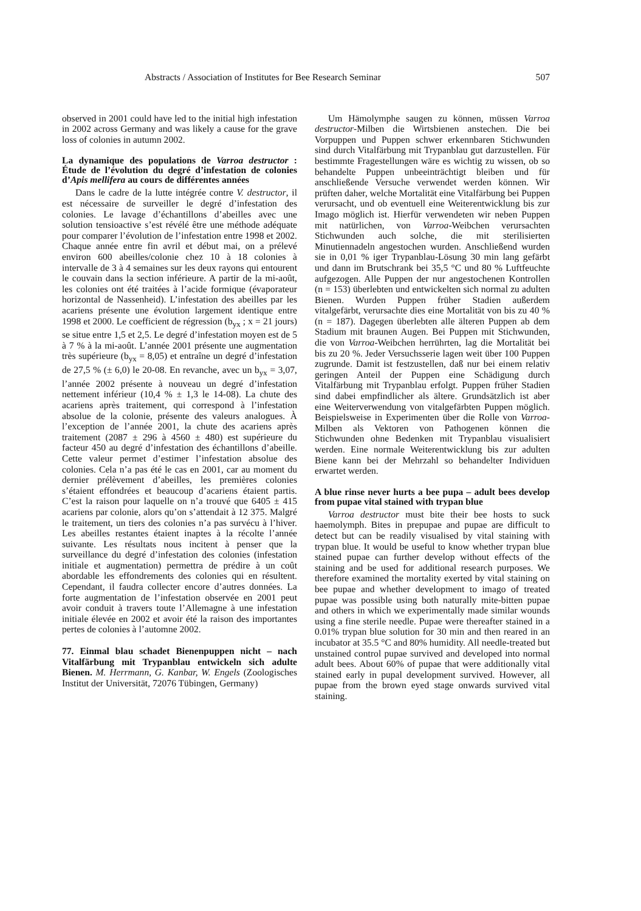Abstracts / Association of Institutes for Bee Research Seminar 507
observed in 2001 could have led to the initial high infestation in 2002 across Germany and was likely a cause for the grave loss of colonies in autumn 2002.
La dynamique des populations de Varroa destructor : Étude de l’évolution du degré d’infestation de colonies d’Apis mellifera au cours de différentes années
Dans le cadre de la lutte intégrée contre V. destructor, il est nécessaire de surveiller le degré d’infestation des colonies. Le lavage d’échantillons d’abeilles avec une solution tensioactive s’est révélé être une méthode adéquate pour comparer l’évolution de l’infestation entre 1998 et 2002. Chaque année entre fin avril et début mai, on a prélevé environ 600 abeilles/colonie chez 10 à 18 colonies à intervalle de 3 à 4 semaines sur les deux rayons qui entourent le couvain dans la section inférieure. A partir de la mi-août, les colonies ont été traitées à l’acide formique (évaporateur horizontal de Nassenheid). L’infestation des abeilles par les acariens présente une évolution largement identique entre 1998 et 2000. Le coefficient de régression (b<sub>yx</sub> ; x = 21 jours) se situe entre 1,5 et 2,5. Le degré d’infestation moyen est de 5 à 7 % à la mi-août. L’année 2001 présente une augmentation très supérieure (b<sub>yx</sub> = 8,05) et entraîne un degré d’infestation de 27,5 % (± 6,0) le 20-08. En revanche, avec un b<sub>yx</sub> = 3,07, l’année 2002 présente à nouveau un degré d’infestation nettement inférieur (10,4 % ± 1,3 le 14-08). La chute des acariens après traitement, qui correspond à l’infestation absolue de la colonie, présente des valeurs analogues. À l’exception de l’année 2001, la chute des acariens après traitement (2087 ± 296 à 4560 ± 480) est supérieure du facteur 450 au degré d’infestation des échantillons d’abeille. Cette valeur permet d’estimer l’infestation absolue des colonies. Cela n’a pas été le cas en 2001, car au moment du dernier prélèvement d’abeilles, les premières colonies s’étaient effondrées et beaucoup d’acariens étaient partis. C’est la raison pour laquelle on n’a trouvé que 6405 ± 415 acariens par colonie, alors qu’on s’attendait à 12 375. Malgré le traitement, un tiers des colonies n’a pas survécu à l’hiver. Les abeilles restantes étaient inaptes à la récolte l’année suivante. Les résultats nous incitent à penser que la surveillance du degré d’infestation des colonies (infestation initiale et augmentation) permettra de prédire à un coût abordable les effondrements des colonies qui en résultent. Cependant, il faudra collecter encore d’autres données. La forte augmentation de l’infestation observée en 2001 peut avoir conduit à travers toute l’Allemagne à une infestation initiale élevée en 2002 et avoir été la raison des importantes pertes de colonies à l’automne 2002.
77. Einmal blau schadet Bienenpuppen nicht – nach Vitalfärbung mit Trypanblau entwickeln sich adulte Bienen. M. Herrmann, G. Kanbar, W. Engels (Zoologisches Institut der Universität, 72076 Tübingen, Germany)
Um Hämolymphe saugen zu können, müssen Varroa destructor-Milben die Wirtsbienen anstechen. Die bei Vorpuppen und Puppen schwer erkennbaren Stichwunden sind durch Vitalfärbung mit Trypanblau gut darzustellen. Für bestimmte Fragestellungen wäre es wichtig zu wissen, ob so behandelte Puppen unbeeinträchtigt bleiben und für anschließende Versuche verwendet werden können. Wir prüften daher, welche Mortalität eine Vitalfärbung bei Puppen verursacht, und ob eventuell eine Weiterentwicklung bis zur Imago möglich ist. Hierfür verwendeten wir neben Puppen mit natürlichen, von Varroa-Weibchen verursachten Stichwunden auch solche, die mit sterilisierten Minutiennadeln angestochen wurden. Anschließend wurden sie in 0,01 % iger Trypanblau-Lösung 30 min lang gefärbt und dann im Brutschrank bei 35,5 °C und 80 % Luftfeuchte aufgezogen. Alle Puppen der nur angestochenen Kontrollen (n = 153) überlebten und entwickelten sich normal zu adulten Bienen. Wurden Puppen früher Stadien außerdem vitalgefärbt, verursachte dies eine Mortalität von bis zu 40 % (n = 187). Dagegen überlebten alle älteren Puppen ab dem Stadium mit braunen Augen. Bei Puppen mit Stichwunden, die von Varroa-Weibchen herrührten, lag die Mortalität bei bis zu 20 %. Jeder Versuchsserie lagen weit über 100 Puppen zugrunde. Damit ist festzustellen, daß nur bei einem relativ geringen Anteil der Puppen eine Schädigung durch Vitalfärbung mit Trypanblau erfolgt. Puppen früher Stadien sind dabei empfindlicher als ältere. Grundsätzlich ist aber eine Weiterverwendung von vitalgefärbten Puppen möglich. Beispielsweise in Experimenten über die Rolle von Varroa-Milben als Vektoren von Pathogenen können die Stichwunden ohne Bedenken mit Trypanblau visualisiert werden. Eine normale Weiterentwicklung bis zur adulten Biene kann bei der Mehrzahl so behandelter Individuen erwartet werden.
A blue rinse never hurts a bee pupa – adult bees develop from pupae vital stained with trypan blue
Varroa destructor must bite their bee hosts to suck haemolymph. Bites in prepupae and pupae are difficult to detect but can be readily visualised by vital staining with trypan blue. It would be useful to know whether trypan blue stained pupae can further develop without effects of the staining and be used for additional research purposes. We therefore examined the mortality exerted by vital staining on bee pupae and whether development to imago of treated pupae was possible using both naturally mite-bitten pupae and others in which we experimentally made similar wounds using a fine sterile needle. Pupae were thereafter stained in a 0.01% trypan blue solution for 30 min and then reared in an incubator at 35.5 °C and 80% humidity. All needle-treated but unstained control pupae survived and developed into normal adult bees. About 60% of pupae that were additionally vital stained early in pupal development survived. However, all pupae from the brown eyed stage onwards survived vital staining.